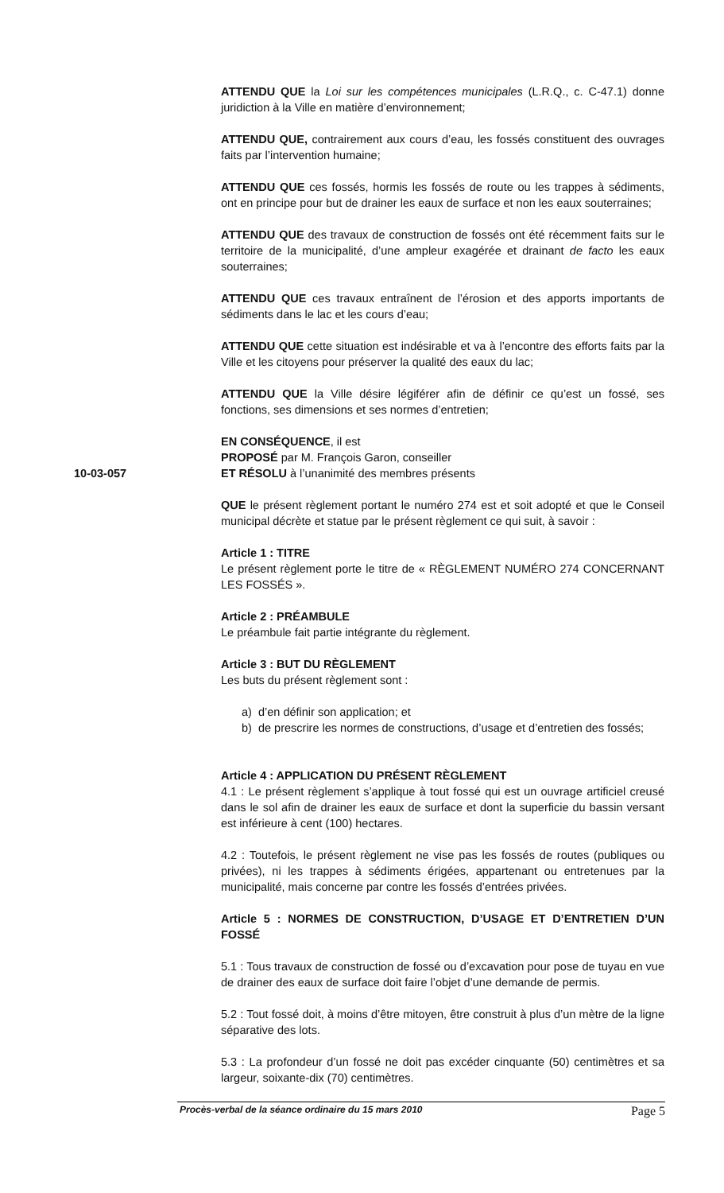ATTENDU QUE la Loi sur les compétences municipales (L.R.Q., c. C-47.1) donne juridiction à la Ville en matière d’environnement;
ATTENDU QUE, contrairement aux cours d’eau, les fossés constituent des ouvrages faits par l’intervention humaine;
ATTENDU QUE ces fossés, hormis les fossés de route ou les trappes à sédiments, ont en principe pour but de drainer les eaux de surface et non les eaux souterraines;
ATTENDU QUE des travaux de construction de fossés ont été récemment faits sur le territoire de la municipalité, d’une ampleur exagérée et drainant de facto les eaux souterraines;
ATTENDU QUE ces travaux entraînent de l’érosion et des apports importants de sédiments dans le lac et les cours d’eau;
ATTENDU QUE cette situation est indésirable et va à l’encontre des efforts faits par la Ville et les citoyens pour préserver la qualité des eaux du lac;
ATTENDU QUE la Ville désire légiférer afin de définir ce qu’est un fossé, ses fonctions, ses dimensions et ses normes d’entretien;
EN CONSÉQUENCE, il est
PROPOSÉ par M. François Garon, conseiller
10-03-057 ET RÉSOLU à l’unanimité des membres présents
QUE le présent règlement portant le numéro 274 est et soit adopté et que le Conseil municipal décrète et statue par le présent règlement ce qui suit, à savoir :
Article 1 : TITRE
Le présent règlement porte le titre de « RÈGLEMENT NUMÉRO 274 CONCERNANT LES FOSSÉS ».
Article 2 : PRÉAMBULE
Le préambule fait partie intégrante du règlement.
Article 3 : BUT DU RÈGLEMENT
Les buts du présent règlement sont :
a) d’en définir son application; et
b) de prescrire les normes de constructions, d’usage et d’entretien des fossés;
Article 4 : APPLICATION DU PRÉSENT RÈGLEMENT
4.1 : Le présent règlement s’applique à tout fossé qui est un ouvrage artificiel creusé dans le sol afin de drainer les eaux de surface et dont la superficie du bassin versant est inférieure à cent (100) hectares.
4.2 : Toutefois, le présent règlement ne vise pas les fossés de routes (publiques ou privées), ni les trappes à sédiments érigées, appartenant ou entretenues par la municipalité, mais concerne par contre les fossés d’entrées privées.
Article 5 : NORMES DE CONSTRUCTION, D’USAGE ET D’ENTRETIEN D’UN FOSSÉ
5.1 : Tous travaux de construction de fossé ou d’excavation pour pose de tuyau en vue de drainer des eaux de surface doit faire l’objet d’une demande de permis.
5.2 : Tout fossé doit, à moins d’être mitoyen, être construit à plus d’un mètre de la ligne séparative des lots.
5.3 : La profondeur d’un fossé ne doit pas excéder cinquante (50) centimètres et sa largeur, soixante-dix (70) centimètres.
Procès-verbal de la séance ordinaire du 15 mars 2010 Page 5